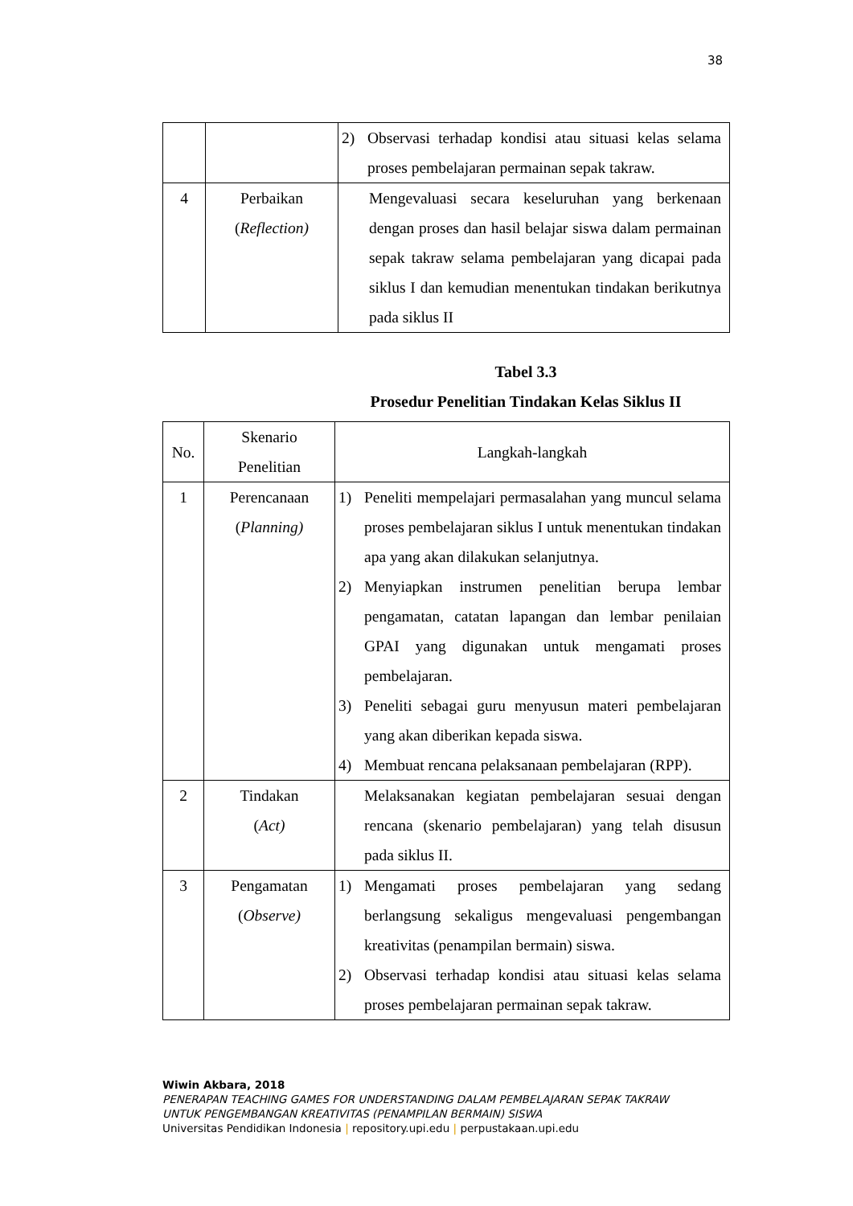38
| | | 2) Observasi terhadap kondisi atau situasi kelas selama proses pembelajaran permainan sepak takraw. |
| 4 | Perbaikan ( Reflection) | Mengevaluasi secara keseluruhan yang berkenaan dengan proses dan hasil belajar siswa dalam permainan sepak takraw selama pembelajaran yang dicapai pada siklus I dan kemudian menentukan tindakan berikutnya pada siklus II |
Tabel 3.3
Prosedur Penelitian Tindakan Kelas Siklus II
| No. | Skenario Penelitian | Langkah-langkah |
| 1 | Perencanaan ( Planning) | 1) Peneliti mempelajari permasalahan yang muncul selama proses pembelajaran siklus I untuk menentukan tindakan apa yang akan dilakukan selanjutnya. 2) Menyiapkan instrumen penelitian berupa lembar pengamatan, catatan lapangan dan lembar penilaian GPAI yang digunakan untuk mengamati proses pembelajaran. 3) Peneliti sebagai guru menyusun materi pembelajaran yang akan diberikan kepada siswa. 4) Membuat rencana pelaksanaan pembelajaran (RPP). |
| 2 | Tindakan ( Act) | Melaksanakan kegiatan pembelajaran sesuai dengan rencana (skenario pembelajaran) yang telah disusun pada siklus II. |
| 3 | Pengamatan ( Observe) | 1) Mengamati proses pembelajaran yang sedang berlangsung sekaligus mengevaluasi pengembangan kreativitas (penampilan bermain) siswa. 2) Observasi terhadap kondisi atau situasi kelas selama proses pembelajaran permainan sepak takraw. |
Wiwin Akbara, 2018
PENERAPAN TEACHING GAMES FOR UNDERSTANDING DALAM PEMBELAJARAN SEPAK TAKRAW
UNTUK PENGEMBANGAN KREATIVITAS (PENAMPILAN BERMAIN) SISWA
Universitas Pendidikan Indonesia | repository.upi.edu | perpustakaan.upi.edu